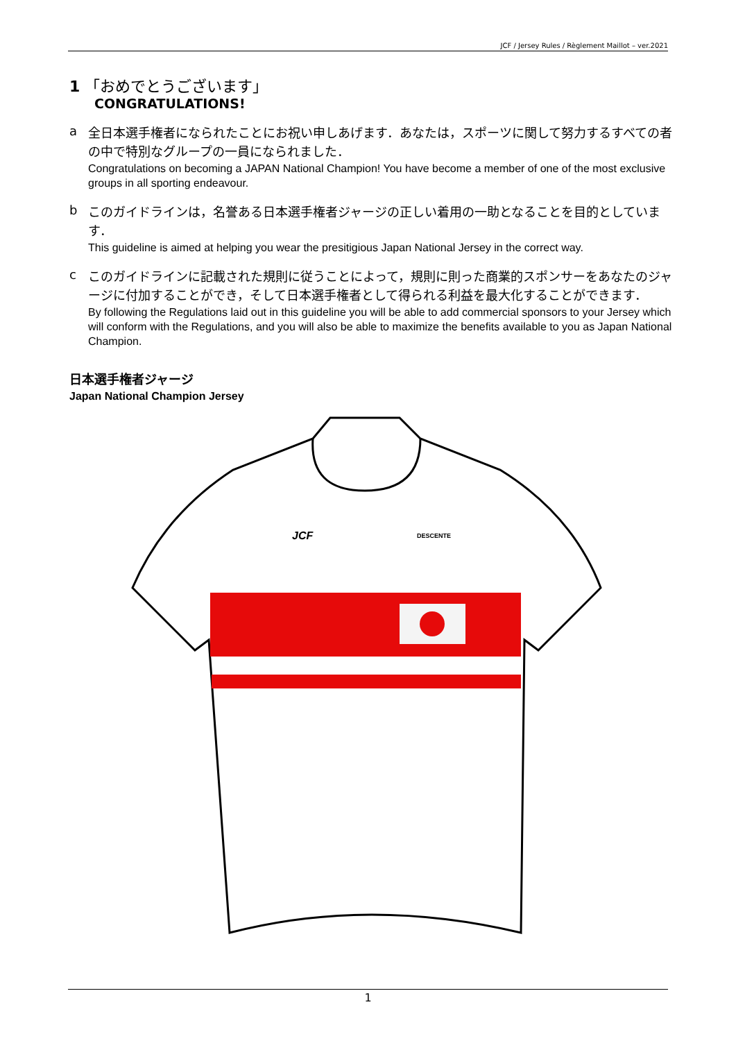JCF / Jersey Rules / Règlement Maillot – ver.2021
1 「おめでとうございます」
CONGRATULATIONS!
a
全日本選手権者になられたことにお祝い申しあげます．あなたは，スポーツに関して努力するすべての者の中で特別なグループの一員になられました．
Congratulations on becoming a JAPAN National Champion! You have become a member of one of the most exclusive groups in all sporting endeavour.
b
このガイドラインは，名誉ある日本選手権者ジャージの正しい着用の一助となることを目的としています．
This guideline is aimed at helping you wear the presitigious Japan National Jersey in the correct way.
c
このガイドラインに記載された規則に従うことによって，規則に則った商業的スポンサーをあなたのジャージに付加することができ，そして日本選手権者として得られる利益を最大化することができます．
By following the Regulations laid out in this guideline you will be able to add commercial sponsors to your Jersey which will conform with the Regulations, and you will also be able to maximize the benefits available to you as Japan National Champion.
日本選手権者ジャージ
Japan National Champion Jersey
JCF
DESCENTE
1